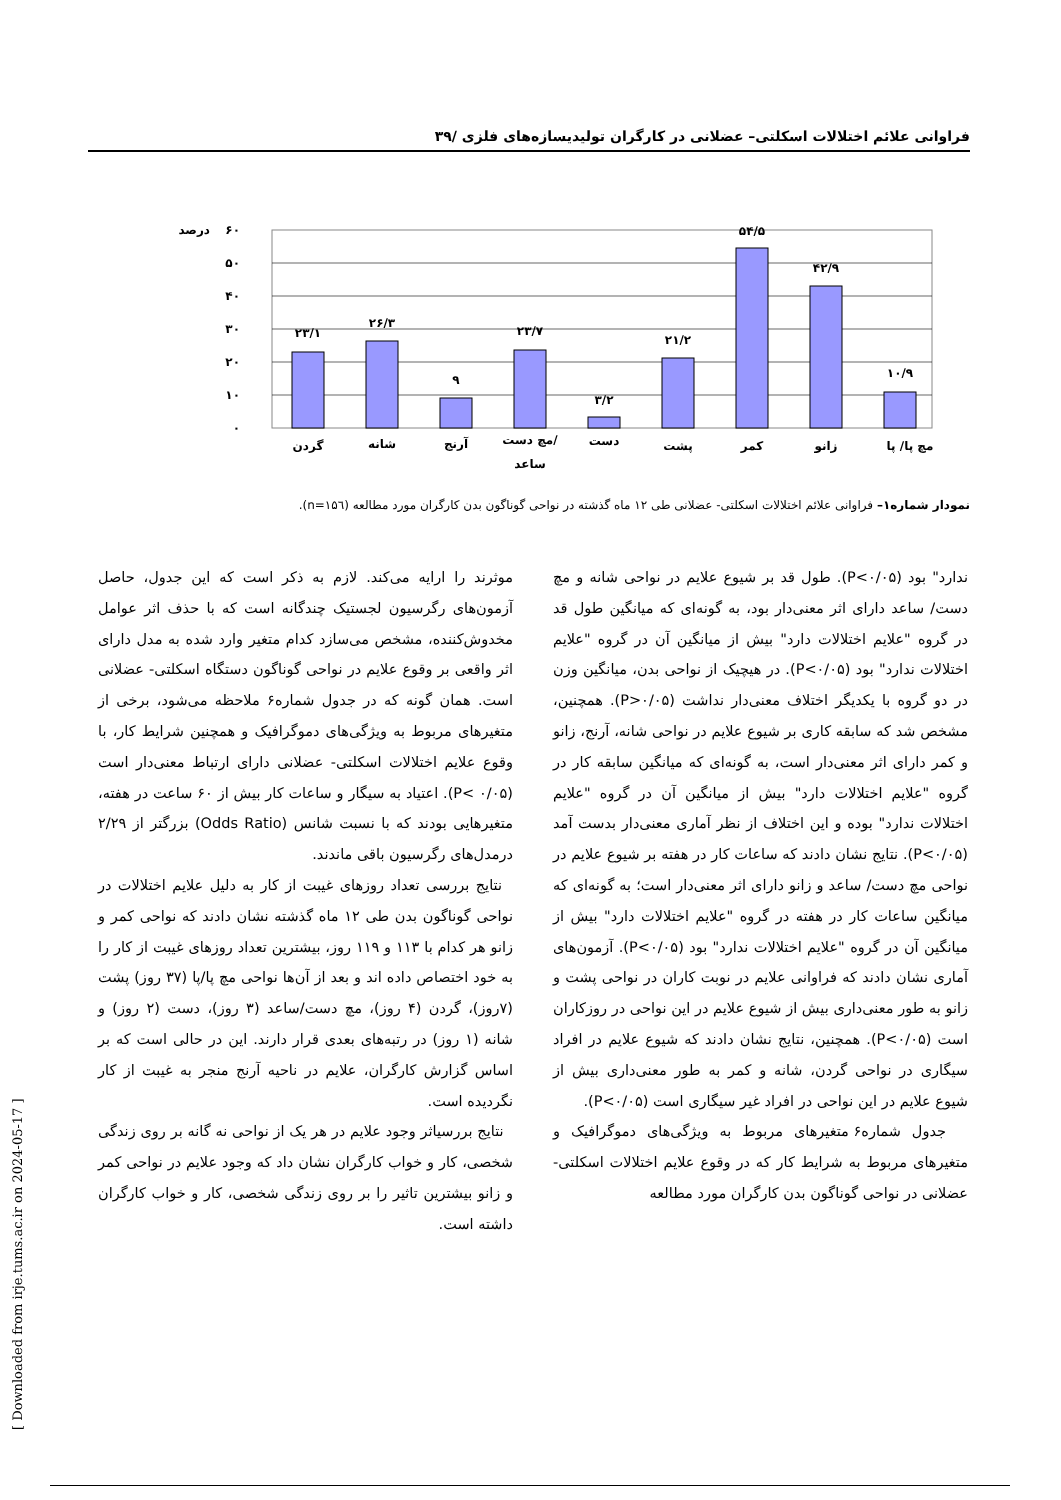فراوانی علائم اختلالات اسکلتی– عضلانی در کارگران تولیدیسازه‌های فلزی /۳۹
۶۰
۵۰
۴۰
۳۰
۲۰
۱۰
۰
درصد
۲۳/۱
۲۶/۳
۹
۲۳/۷
۳/۲
۲۱/۲
۵۴/۵
۴۲/۹
۱۰/۹
گردن
شانه
آرنج
مچ دست/
ساعد
دست
پشت
کمر
زانو
مچ پا/ پا
نمودار شماره۱– فراوانی علائم اختلالات اسکلتی- عضلانی طی ۱۲ ماه گذشته در نواحی گوناگون بدن کارگران مورد مطالعه (n=۱۵٦).
ندارد" بود (P<۰/۰۵). طول قد بر شیوع علایم در نواحی شانه و مچ دست/ ساعد دارای اثر معنی‌دار بود، به گونه‌ای که میانگین طول قد در گروه "علایم اختلالات دارد" بیش از میانگین آن در گروه "علایم اختلالات ندارد" بود (P<۰/۰۵). در هیچیک از نواحی بدن، میانگین وزن در دو گروه با یکدیگر اختلاف معنی‌دار نداشت (P>۰/۰۵). همچنین، مشخص شد که سابقه کاری بر شیوع علایم در نواحی شانه، آرنج، زانو و کمر دارای اثر معنی‌دار است، به گونه‌ای که میانگین سابقه کار در گروه "علایم اختلالات دارد" بیش از میانگین آن در گروه "علایم اختلالات ندارد" بوده و این اختلاف از نظر آماری معنی‌دار بدست آمد (P<۰/۰۵). نتایج نشان دادند که ساعات کار در هفته بر شیوع علایم در نواحی مچ دست/ ساعد و زانو دارای اثر معنی‌دار است؛ به گونه‌ای که میانگین ساعات کار در هفته در گروه "علایم اختلالات دارد" بیش از میانگین آن در گروه "علایم اختلالات ندارد" بود (P<۰/۰۵). آزمون‌های آماری نشان دادند که فراوانی علایم در نوبت کاران در نواحی پشت و زانو به طور معنی‌داری بیش از شیوع علایم در این نواحی در روزکاران است (P<۰/۰۵). همچنین، نتایج نشان دادند که شیوع علایم در افراد سیگاری در نواحی گردن، شانه و کمر به طور معنی‌داری بیش از شیوع علایم در این نواحی در افراد غیر سیگاری است (P<۰/۰۵).
جدول شماره۶ متغیرهای مربوط به ویژگی‌های دموگرافیک و متغیرهای مربوط به شرایط کار که در وقوع علایم اختلالات اسکلتی-عضلانی در نواحی گوناگون بدن کارگران مورد مطالعه
موثرند را ارایه می‌کند. لازم به ذکر است که این جدول، حاصل آزمون‌های رگرسیون لجستیک چندگانه است که با حذف اثر عوامل مخدوش‌کننده، مشخص می‌سازد کدام متغیر وارد شده به مدل دارای اثر واقعی بر وقوع علایم در نواحی گوناگون دستگاه اسکلتی- عضلانی است. همان گونه که در جدول شماره۶ ملاحظه می‌شود، برخی از متغیرهای مربوط به ویژگی‌های دموگرافیک و همچنین شرایط کار، با وقوع علایم اختلالات اسکلتی- عضلانی دارای ارتباط معنی‌دار است (P< ۰/۰۵). اعتیاد به سیگار و ساعات کار بیش از ۶۰ ساعت در هفته، متغیرهایی بودند که با نسبت شانس (Odds Ratio) بزرگتر از ۲/۲۹ درمدل‌های رگرسیون باقی ماندند.
نتایج بررسی تعداد روزهای غیبت از کار به دلیل علایم اختلالات در نواحی گوناگون بدن طی ۱۲ ماه گذشته نشان دادند که نواحی کمر و زانو هر کدام با ۱۱۳ و ۱۱۹ روز، بیشترین تعداد روزهای غیبت از کار را به خود اختصاص داده اند و بعد از آن‌ها نواحی مچ پا/پا (۳۷ روز) پشت (۷روز)، گردن (۴ روز)، مچ دست/ساعد (۳ روز)، دست (۲ روز) و شانه (۱ روز) در رتبه‌های بعدی قرار دارند. این در حالی است که بر اساس گزارش کارگران، علایم در ناحیه آرنج منجر به غیبت از کار نگردیده است.
نتایج بررسیاثر وجود علایم در هر یک از نواحی نه گانه بر روی زندگی شخصی، کار و خواب کارگران نشان داد که وجود علایم در نواحی کمر و زانو بیشترین تاثیر را بر روی زندگی شخصی، کار و خواب کارگران داشته است.
[ Downloaded from irje.tums.ac.ir on 2024-05-17 ]